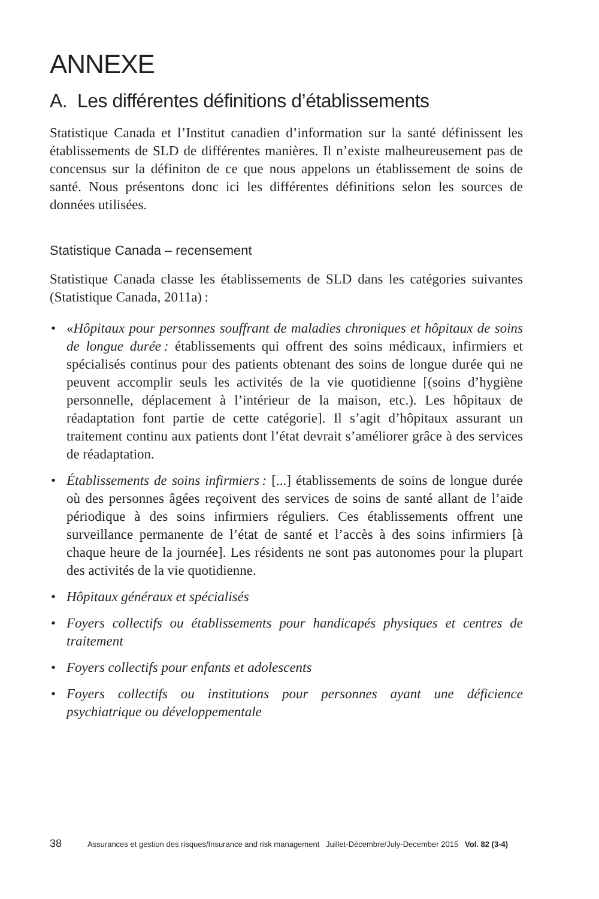ANNEXE
A. Les différentes définitions d’établissements
Statistique Canada et l’Institut canadien d’information sur la santé définissent les établissements de SLD de différentes manières. Il n’existe malheureusement pas de concensus sur la définiton de ce que nous appelons un établissement de soins de santé. Nous présentons donc ici les différentes définitions selon les sources de données utilisées.
Statistique Canada – recensement
Statistique Canada classe les établissements de SLD dans les catégories suivantes (Statistique Canada, 2011a) :
• «Hôpitaux pour personnes souffrant de maladies chroniques et hôpitaux de soins de longue durée : établissements qui offrent des soins médicaux, infirmiers et spécialisés continus pour des patients obtenant des soins de longue durée qui ne peuvent accomplir seuls les activités de la vie quotidienne [(soins d’hygiène personnelle, déplacement à l’intérieur de la maison, etc.). Les hôpitaux de réadaptation font partie de cette catégorie]. Il s’agit d’hôpitaux assurant un traitement continu aux patients dont l’état devrait s’améliorer grâce à des services de réadaptation.
• Établissements de soins infirmiers : [...] établissements de soins de longue durée où des personnes âgées reçoivent des services de soins de santé allant de l’aide périodique à des soins infirmiers réguliers. Ces établissements offrent une surveillance permanente de l’état de santé et l’accès à des soins infirmiers [à chaque heure de la journée]. Les résidents ne sont pas autonomes pour la plupart des activités de la vie quotidienne.
• Hôpitaux généraux et spécialisés
• Foyers collectifs ou établissements pour handicapés physiques et centres de traitement
• Foyers collectifs pour enfants et adolescents
• Foyers collectifs ou institutions pour personnes ayant une déficience psychiatrique ou développementale
38 Assurances et gestion des risques/Insurance and risk management Juillet-Décembre/July-December 2015 Vol. 82 (3-4)